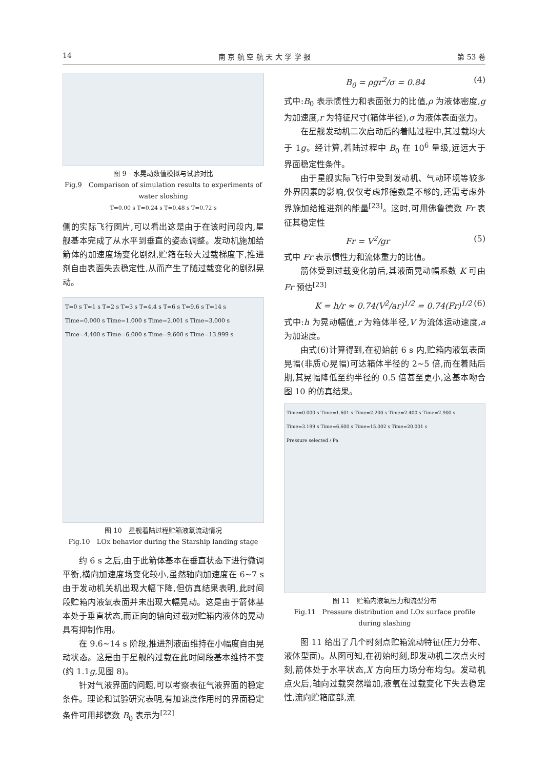14 南 京 航 空 航 天 大 学 学 报 第 53 卷
图 9　水晃动数值模拟与试验对比
Fig.9　Comparison of simulation results to experiments of water sloshing
T=0.00 s T=0.24 s T=0.48 s T=0.72 s
侧的实际飞行图片,可以看出这是由于在该时间段内,星舰基本完成了从水平到垂直的姿态调整。发动机施加给箭体的加速度场变化剧烈,贮箱在较大过载梯度下,推进剂自由表面失去稳定性,从而产生了随过载变化的剧烈晃动。
T≈0 s T≈1 s T≈2 s T≈3 s T≈4.4 s T≈6 s T≈9.6 s T≈14 s
Time=0.000 s Time=1.000 s Time=2.001 s Time=3.000 s Time=4.400 s Time=6.000 s Time=9.600 s Time=13.999 s
图 10　星舰着陆过程贮箱液氧流动情况
Fig.10　LOx behavior during the Starship landing stage
约 6 s 之后,由于此箭体基本在垂直状态下进行微调平衡,横向加速度场变化较小,虽然轴向加速度在 6~7 s 由于发动机关机出现大幅下降,但仿真结果表明,此时间段贮箱内液氧表面并未出现大幅晃动。这是由于箭体基本处于垂直状态,而正向的轴向过载对贮箱内液体的晃动具有抑制作用。
在 9.6~14 s 阶段,推进剂液面维持在小幅度自由晃动状态。这是由于星舰的过载在此时间段基本维持不变(约 1.1g,见图 8)。
针对气液界面的问题,可以考察表征气液界面的稳定条件。理论和试验研究表明,有加速度作用时的界面稳定条件可用邦德数 B<sub>0</sub> 表示为<sup>[22]</sup>
B<sub>0</sub> = ρgr<sup>2</sup>/σ = 0.84 (4)
式中:B<sub>0</sub> 表示惯性力和表面张力的比值,ρ 为液体密度,g 为加速度,r 为特征尺寸(箱体半径),σ 为液体表面张力。
在星舰发动机二次启动后的着陆过程中,其过载均大于 1g。经计算,着陆过程中 B<sub>0</sub> 在 10<sup>6</sup> 量级,远远大于界面稳定性条件。
由于星舰实际飞行中受到发动机、气动环境等较多外界因素的影响,仅仅考虑邦德数是不够的,还需考虑外界施加给推进剂的能量<sup>[23]</sup>。这时,可用佛鲁德数 Fr 表征其稳定性
Fr = V<sup>2</sup>/gr (5)
式中 Fr 表示惯性力和流体重力的比值。
箭体受到过载变化前后,其液面晃动幅系数 K 可由 Fr 预估<sup>[23]</sup>
K = h/r ≈ 0.74(V<sup>2</sup>/ar)<sup>1/2</sup> = 0.74(Fr)<sup>1/2</sup> (6)
式中:h 为晃动幅值,r 为箱体半径,V 为流体运动速度,a 为加速度。
由式(6)计算得到,在初始前 6 s 内,贮箱内液氧表面晃幅(非质心晃幅)可达箱体半径的 2~5 倍,而在着陆后期,其晃幅降低至约半径的 0.5 倍甚至更小,这基本吻合图 10 的仿真结果。
Time=0.000 s Time=1.601 s Time=2.200 s Time=2.400 s Time=2.900 s Time=3.199 s Time=6.600 s Time=15.002 s Time=20.001 s
Pressure selected / Pa
图 11　贮箱内液氧压力和流型分布
Fig.11　Pressure distribution and LOx surface profile during slashing
图 11 给出了几个时刻点贮箱流动特征(压力分布、液体型面)。从图可知,在初始时刻,即发动机二次点火时刻,箭体处于水平状态,X 方向压力场分布均匀。发动机点火后,轴向过载突然增加,液氧在过载变化下失去稳定性,流向贮箱底部,流